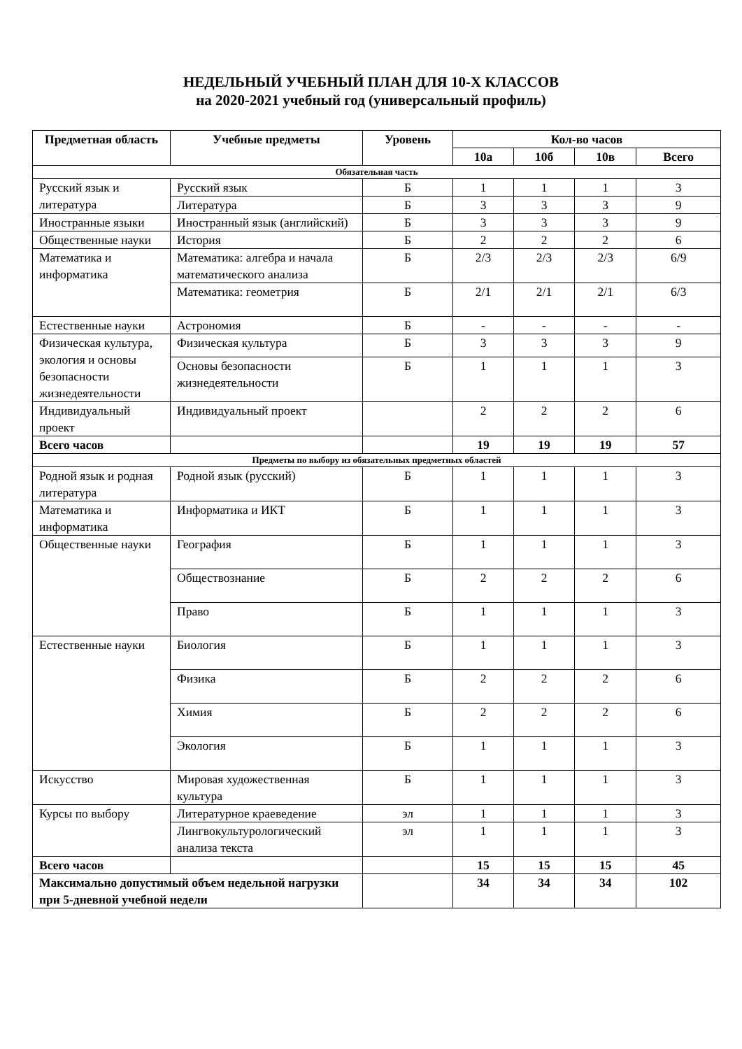НЕДЕЛЬНЫЙ УЧЕБНЫЙ ПЛАН ДЛЯ 10-Х КЛАССОВ
на 2020-2021 учебный год (универсальный профиль)
| Предметная область | Учебные предметы | Уровень | Кол-во часов | | | |
| --- | --- | --- | --- | --- | --- | --- |
| | | | 10а | 10б | 10в | Всего |
| Обязательная часть | | | | | | |
| Русский язык и литература | Русский язык | Б | 1 | 1 | 1 | 3 |
| | Литература | Б | 3 | 3 | 3 | 9 |
| Иностранные языки | Иностранный язык (английский) | Б | 3 | 3 | 3 | 9 |
| Общественные науки | История | Б | 2 | 2 | 2 | 6 |
| Математика и информатика | Математика: алгебра и начала математического анализа | Б | 2/3 | 2/3 | 2/3 | 6/9 |
| | Математика: геометрия | Б | 2/1 | 2/1 | 2/1 | 6/3 |
| Естественные науки | Астрономия | Б | - | - | - | - |
| Физическая культура, экология и основы безопасности жизнедеятельности | Физическая культура | Б | 3 | 3 | 3 | 9 |
| | Основы безопасности жизнедеятельности | Б | 1 | 1 | 1 | 3 |
| Индивидуальный проект | Индивидуальный проект | | 2 | 2 | 2 | 6 |
| Всего часов | | | 19 | 19 | 19 | 57 |
| Предметы по выбору из обязательных предметных областей | | | | | | |
| Родной язык и родная литература | Родной язык (русский) | Б | 1 | 1 | 1 | 3 |
| Математика и информатика | Информатика и ИКТ | Б | 1 | 1 | 1 | 3 |
| Общественные науки | География | Б | 1 | 1 | 1 | 3 |
| | Обществознание | Б | 2 | 2 | 2 | 6 |
| | Право | Б | 1 | 1 | 1 | 3 |
| Естественные науки | Биология | Б | 1 | 1 | 1 | 3 |
| | Физика | Б | 2 | 2 | 2 | 6 |
| | Химия | Б | 2 | 2 | 2 | 6 |
| | Экология | Б | 1 | 1 | 1 | 3 |
| Искусство | Мировая художественная культура | Б | 1 | 1 | 1 | 3 |
| Курсы по выбору | Литературное краеведение | эл | 1 | 1 | 1 | 3 |
| | Лингвокультурологический анализа текста | эл | 1 | 1 | 1 | 3 |
| Всего часов | | | 15 | 15 | 15 | 45 |
| Максимально допустимый объем недельной нагрузки при 5-дневной учебной недели | | | 34 | 34 | 34 | 102 |